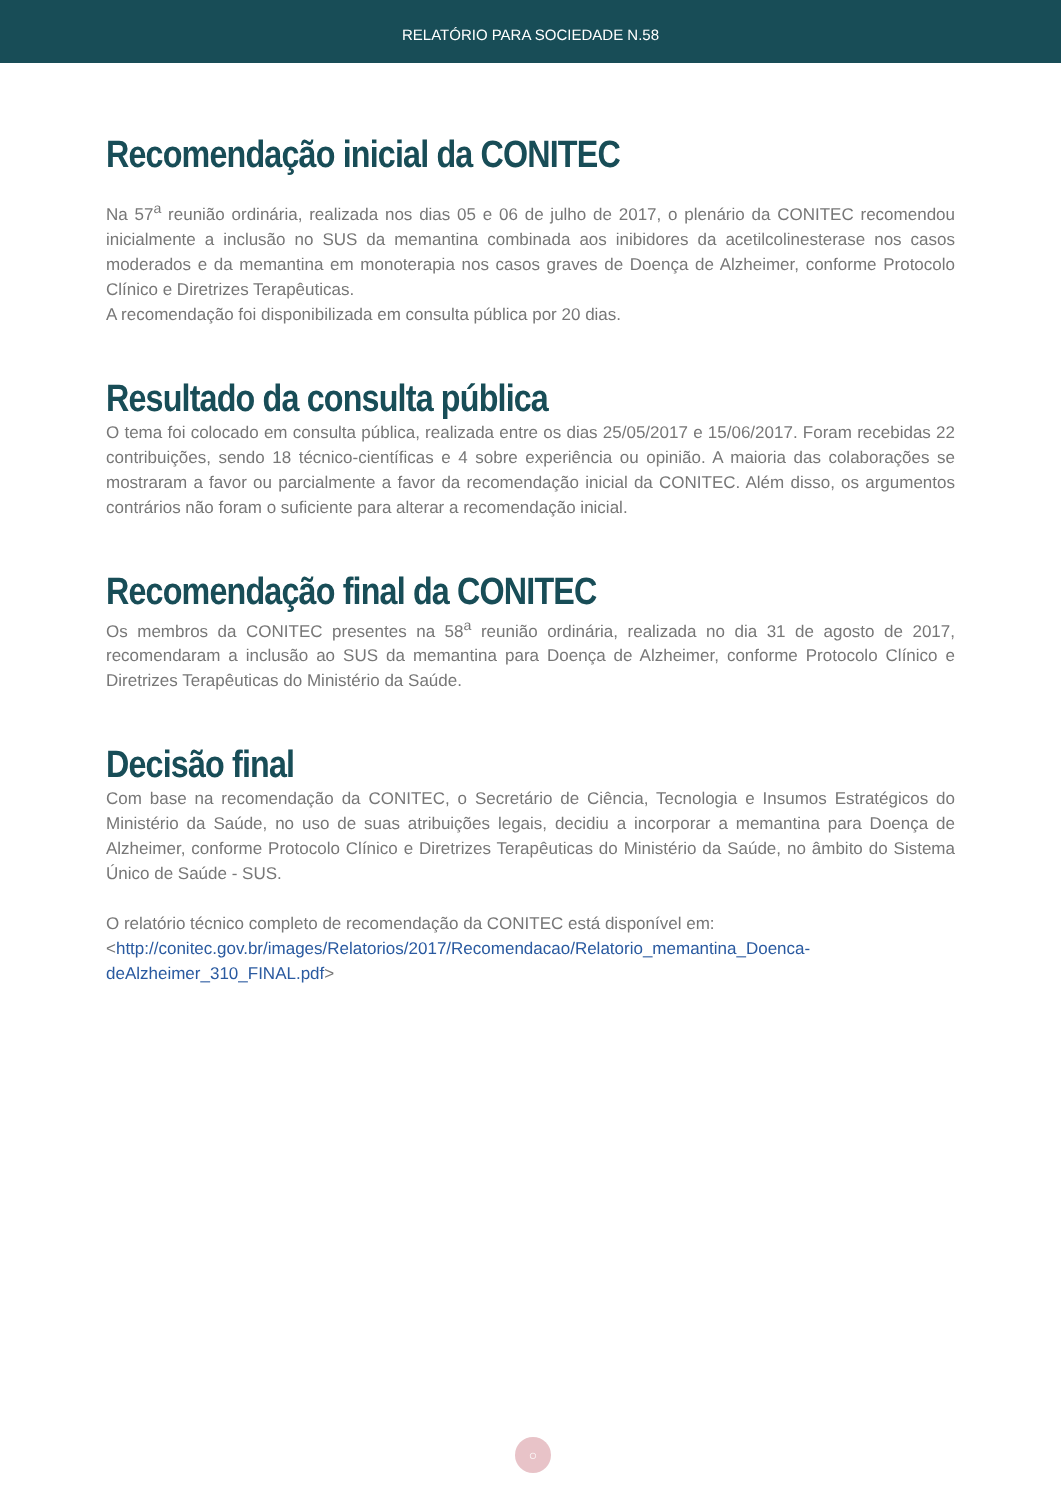RELATÓRIO PARA SOCIEDADE N.58
Recomendação inicial da CONITEC
Na 57<sup>a</sup> reunião ordinária, realizada nos dias 05 e 06 de julho de 2017, o plenário da CONITEC recomendou inicialmente a inclusão no SUS da memantina combinada aos inibidores da acetilcolinesterase nos casos moderados e da memantina em monoterapia nos casos graves de Doença de Alzheimer, conforme Protocolo Clínico e Diretrizes Terapêuticas.
A recomendação foi disponibilizada em consulta pública por 20 dias.
Resultado da consulta pública
O tema foi colocado em consulta pública, realizada entre os dias 25/05/2017 e 15/06/2017. Foram recebidas 22 contribuições, sendo 18 técnico-científicas e 4 sobre experiência ou opinião. A maioria das colaborações se mostraram a favor ou parcialmente a favor da recomendação inicial da CONITEC. Além disso, os argumentos contrários não foram o suficiente para alterar a recomendação inicial.
Recomendação final da CONITEC
Os membros da CONITEC presentes na 58<sup>a</sup> reunião ordinária, realizada no dia 31 de agosto de 2017, recomendaram a inclusão ao SUS da memantina para Doença de Alzheimer, conforme Protocolo Clínico e Diretrizes Terapêuticas do Ministério da Saúde.
Decisão final
Com base na recomendação da CONITEC, o Secretário de Ciência, Tecnologia e Insumos Estratégicos do Ministério da Saúde, no uso de suas atribuições legais, decidiu a incorporar a memantina para Doença de Alzheimer, conforme Protocolo Clínico e Diretrizes Terapêuticas do Ministério da Saúde, no âmbito do Sistema Único de Saúde - SUS.
O relatório técnico completo de recomendação da CONITEC está disponível em:
<http://conitec.gov.br/images/Relatorios/2017/Recomendacao/Relatorio_memantina_Doenca-deAlzheimer_310_FINAL.pdf>
○